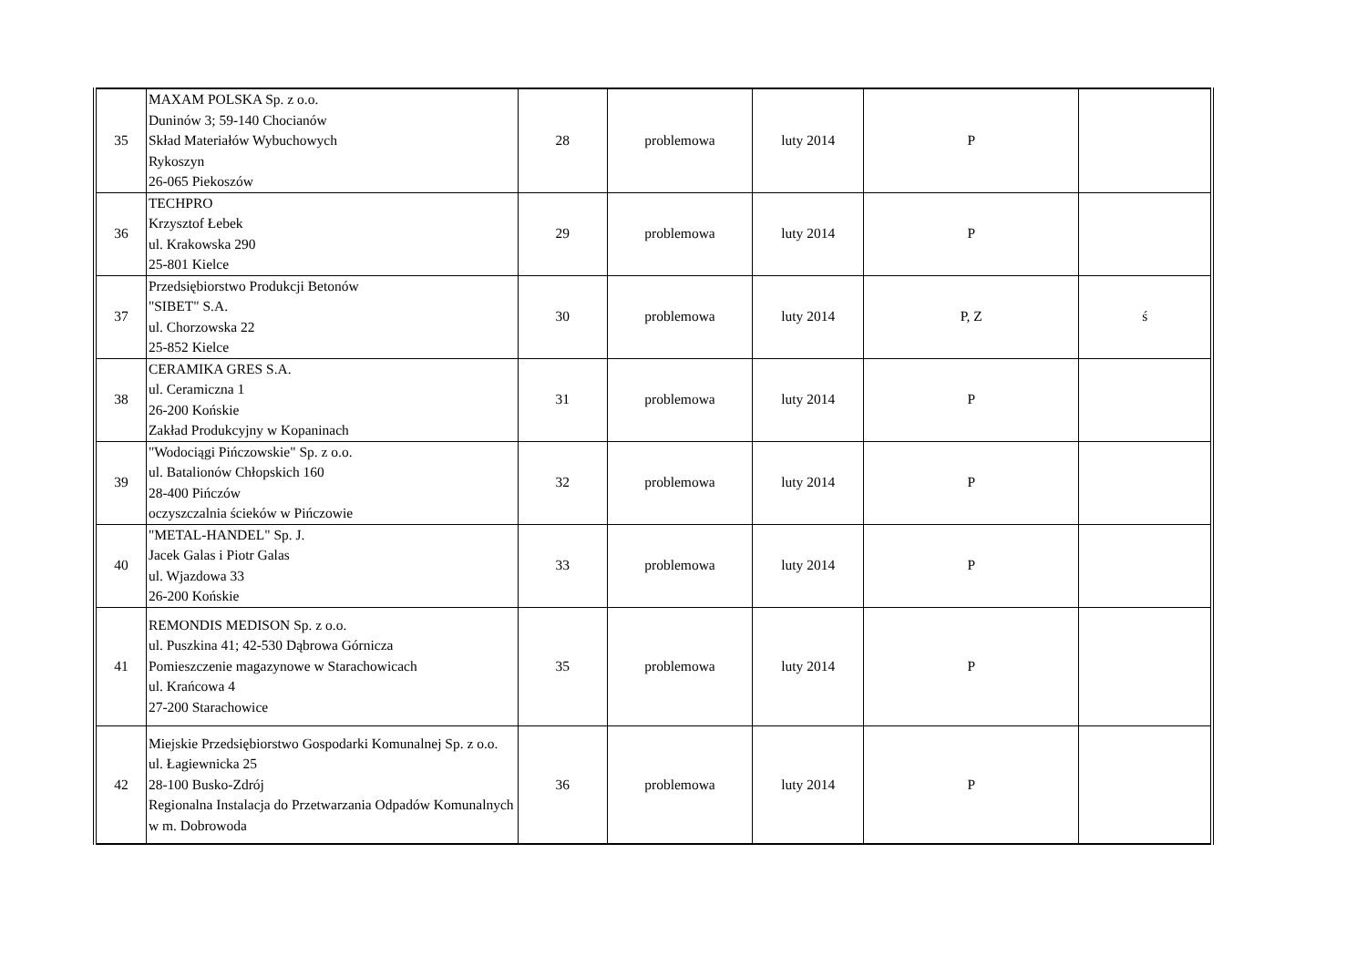| 35 | MAXAM POLSKA Sp. z o.o. Duninów 3; 59-140 Chocianów Skład Materiałów Wybuchowych Rykoszyn 26-065 Piekoszów | 28 | problemowa | luty 2014 | P | |
| 36 | TECHPRO Krzysztof Łebek ul. Krakowska 290 25-801 Kielce | 29 | problemowa | luty 2014 | P | |
| 37 | Przedsiębiorstwo Produkcji Betonów "SIBET" S.A. ul. Chorzowska 22 25-852 Kielce | 30 | problemowa | luty 2014 | P, Z | ś |
| 38 | CERAMIKA GRES S.A. ul. Ceramiczna 1 26-200 Końskie Zakład Produkcyjny w Kopaninach | 31 | problemowa | luty 2014 | P | |
| 39 | "Wodociągi Pińczowskie" Sp. z o.o. ul. Batalionów Chłopskich 160 28-400 Pińczów oczyszczalnia ścieków w Pińczowie | 32 | problemowa | luty 2014 | P | |
| 40 | "METAL-HANDEL" Sp. J. Jacek Galas i Piotr Galas ul. Wjazdowa 33 26-200 Końskie | 33 | problemowa | luty 2014 | P | |
| 41 | REMONDIS MEDISON Sp. z o.o. ul. Puszkina 41; 42-530 Dąbrowa Górnicza Pomieszczenie magazynowe w Starachowicach ul. Krańcowa 4 27-200 Starachowice | 35 | problemowa | luty 2014 | P | |
| 42 | Miejskie Przedsiębiorstwo Gospodarki Komunalnej Sp. z o.o. ul. Łagiewnicka 25 28-100 Busko-Zdrój Regionalna Instalacja do Przetwarzania Odpadów Komunalnych w m. Dobrowoda | 36 | problemowa | luty 2014 | P | |